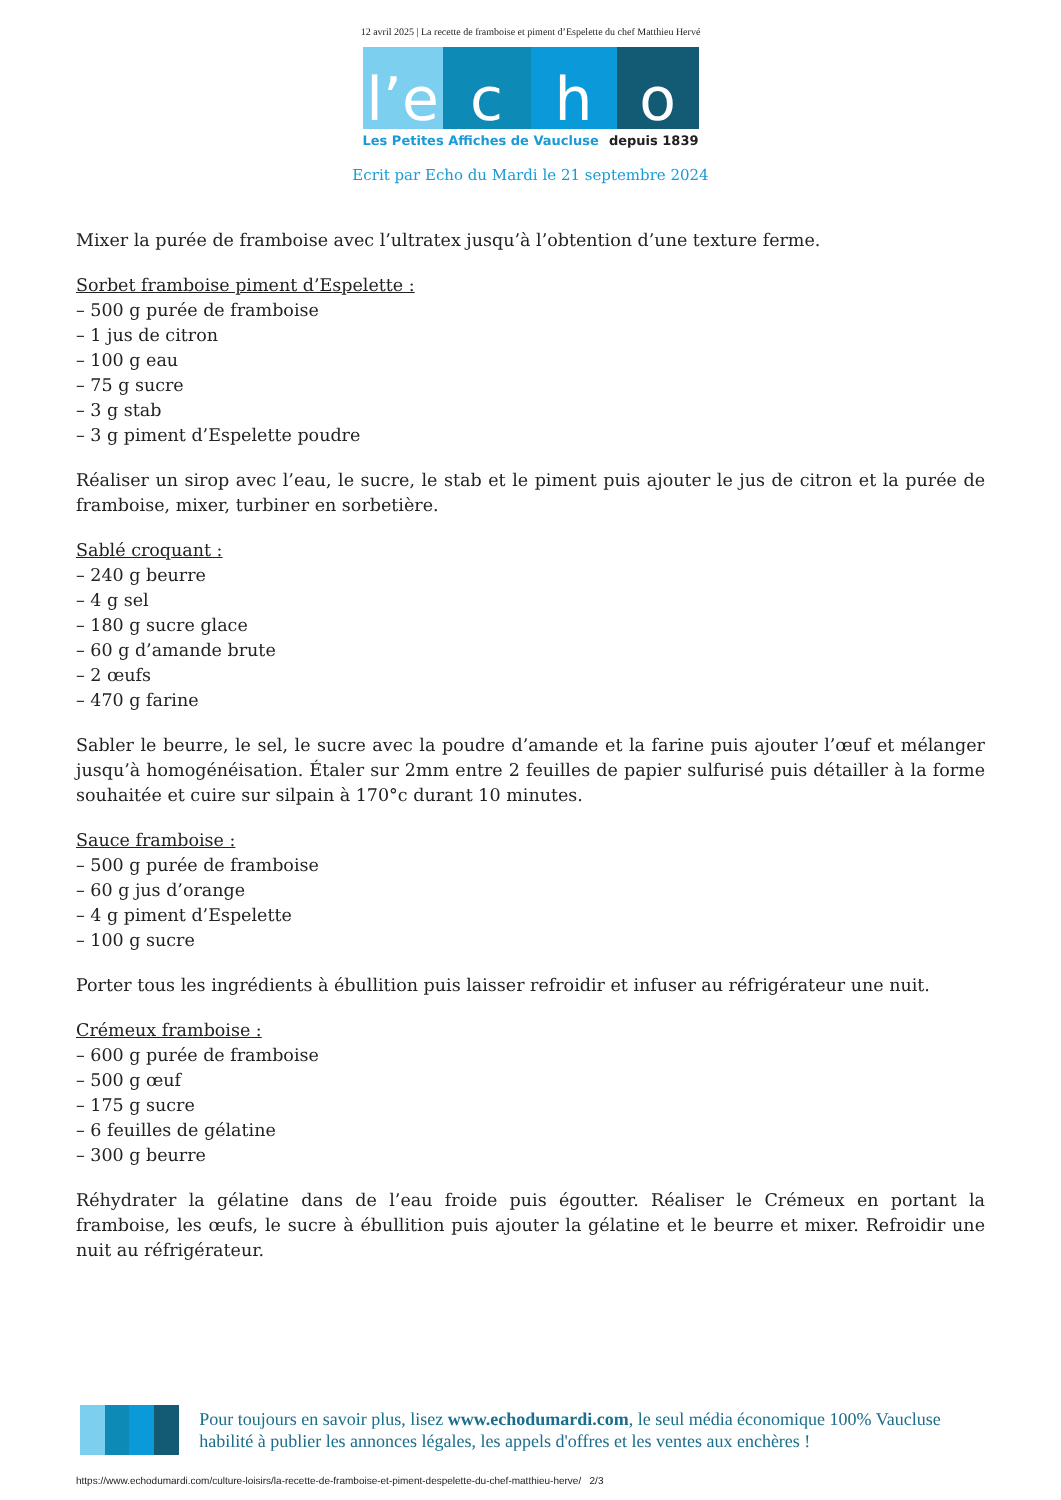12 avril 2025 | La recette de framboise et piment d’Espelette du chef Matthieu Hervé
l’e
c
h
o
Les Petites Affiches de Vaucluse depuis 1839
Ecrit par Echo du Mardi le 21 septembre 2024
Mixer la purée de framboise avec l’ultratex jusqu’à l’obtention d’une texture ferme.
Sorbet framboise piment d’Espelette :
– 500 g purée de framboise
– 1 jus de citron
– 100 g eau
– 75 g sucre
– 3 g stab
– 3 g piment d’Espelette poudre
Réaliser un sirop avec l’eau, le sucre, le stab et le piment puis ajouter le jus de citron et la purée de framboise, mixer, turbiner en sorbetière.
Sablé croquant :
– 240 g beurre
– 4 g sel
– 180 g sucre glace
– 60 g d’amande brute
– 2 œufs
– 470 g farine
Sabler le beurre, le sel, le sucre avec la poudre d’amande et la farine puis ajouter l’œuf et mélanger jusqu’à homogénéisation. Étaler sur 2mm entre 2 feuilles de papier sulfurisé puis détailler à la forme souhaitée et cuire sur silpain à 170°c durant 10 minutes.
Sauce framboise :
– 500 g purée de framboise
– 60 g jus d’orange
– 4 g piment d’Espelette
– 100 g sucre
Porter tous les ingrédients à ébullition puis laisser refroidir et infuser au réfrigérateur une nuit.
Crémeux framboise :
– 600 g purée de framboise
– 500 g œuf
– 175 g sucre
– 6 feuilles de gélatine
– 300 g beurre
Réhydrater la gélatine dans de l’eau froide puis égoutter. Réaliser le Crémeux en portant la framboise, les œufs, le sucre à ébullition puis ajouter la gélatine et le beurre et mixer. Refroidir une nuit au réfrigérateur.
Pour toujours en savoir plus, lisez www.echodumardi.com, le seul média économique 100% Vaucluse habilité à publier les annonces légales, les appels d'offres et les ventes aux enchères !
https://www.echodumardi.com/culture-loisirs/la-recette-de-framboise-et-piment-despelette-du-chef-matthieu-herve/ 2/3